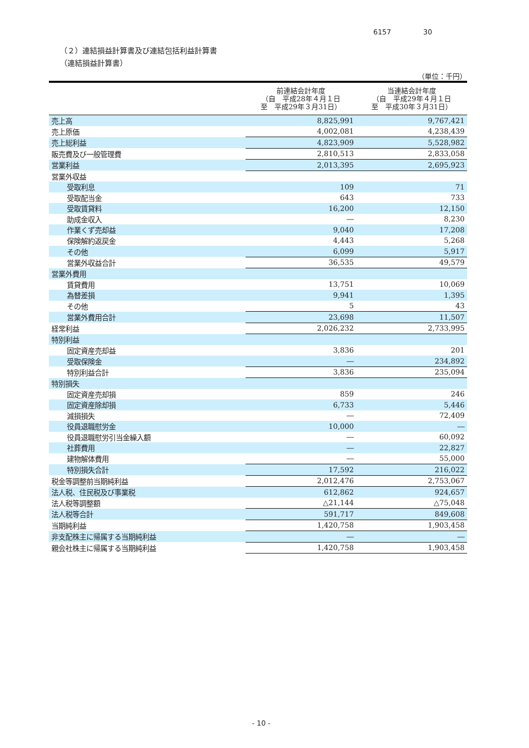6157 30
（２）連結損益計算書及び連結包括利益計算書
（連結損益計算書）
（単位：千円）
| | 前連結会計年度 （自 平成28年４月１日 至 平成29年３月31日） | 当連結会計年度 （自 平成29年４月１日 至 平成30年３月31日） |
| --- | --- | --- |
| 売上高 | 8,825,991 | 9,767,421 |
| 売上原価 | 4,002,081 | 4,238,439 |
| 売上総利益 | 4,823,909 | 5,528,982 |
| 販売費及び一般管理費 | 2,810,513 | 2,833,058 |
| 営業利益 | 2,013,395 | 2,695,923 |
| 営業外収益 | | |
| 受取利息 | 109 | 71 |
| 受取配当金 | 643 | 733 |
| 受取賃貸料 | 16,200 | 12,150 |
| 助成金収入 | ― | 8,230 |
| 作業くず売却益 | 9,040 | 17,208 |
| 保険解約返戻金 | 4,443 | 5,268 |
| その他 | 6,099 | 5,917 |
| 営業外収益合計 | 36,535 | 49,579 |
| 営業外費用 | | |
| 賃貸費用 | 13,751 | 10,069 |
| 為替差損 | 9,941 | 1,395 |
| その他 | 5 | 43 |
| 営業外費用合計 | 23,698 | 11,507 |
| 経常利益 | 2,026,232 | 2,733,995 |
| 特別利益 | | |
| 固定資産売却益 | 3,836 | 201 |
| 受取保険金 | ― | 234,892 |
| 特別利益合計 | 3,836 | 235,094 |
| 特別損失 | | |
| 固定資産売却損 | 859 | 246 |
| 固定資産除却損 | 6,733 | 5,446 |
| 減損損失 | ― | 72,409 |
| 役員退職慰労金 | 10,000 | ― |
| 役員退職慰労引当金繰入額 | ― | 60,092 |
| 社葬費用 | ― | 22,827 |
| 建物解体費用 | ― | 55,000 |
| 特別損失合計 | 17,592 | 216,022 |
| 税金等調整前当期純利益 | 2,012,476 | 2,753,067 |
| 法人税、住民税及び事業税 | 612,862 | 924,657 |
| 法人税等調整額 | △21,144 | △75,048 |
| 法人税等合計 | 591,717 | 849,608 |
| 当期純利益 | 1,420,758 | 1,903,458 |
| 非支配株主に帰属する当期純利益 | ― | ― |
| 親会社株主に帰属する当期純利益 | 1,420,758 | 1,903,458 |
- 10 -